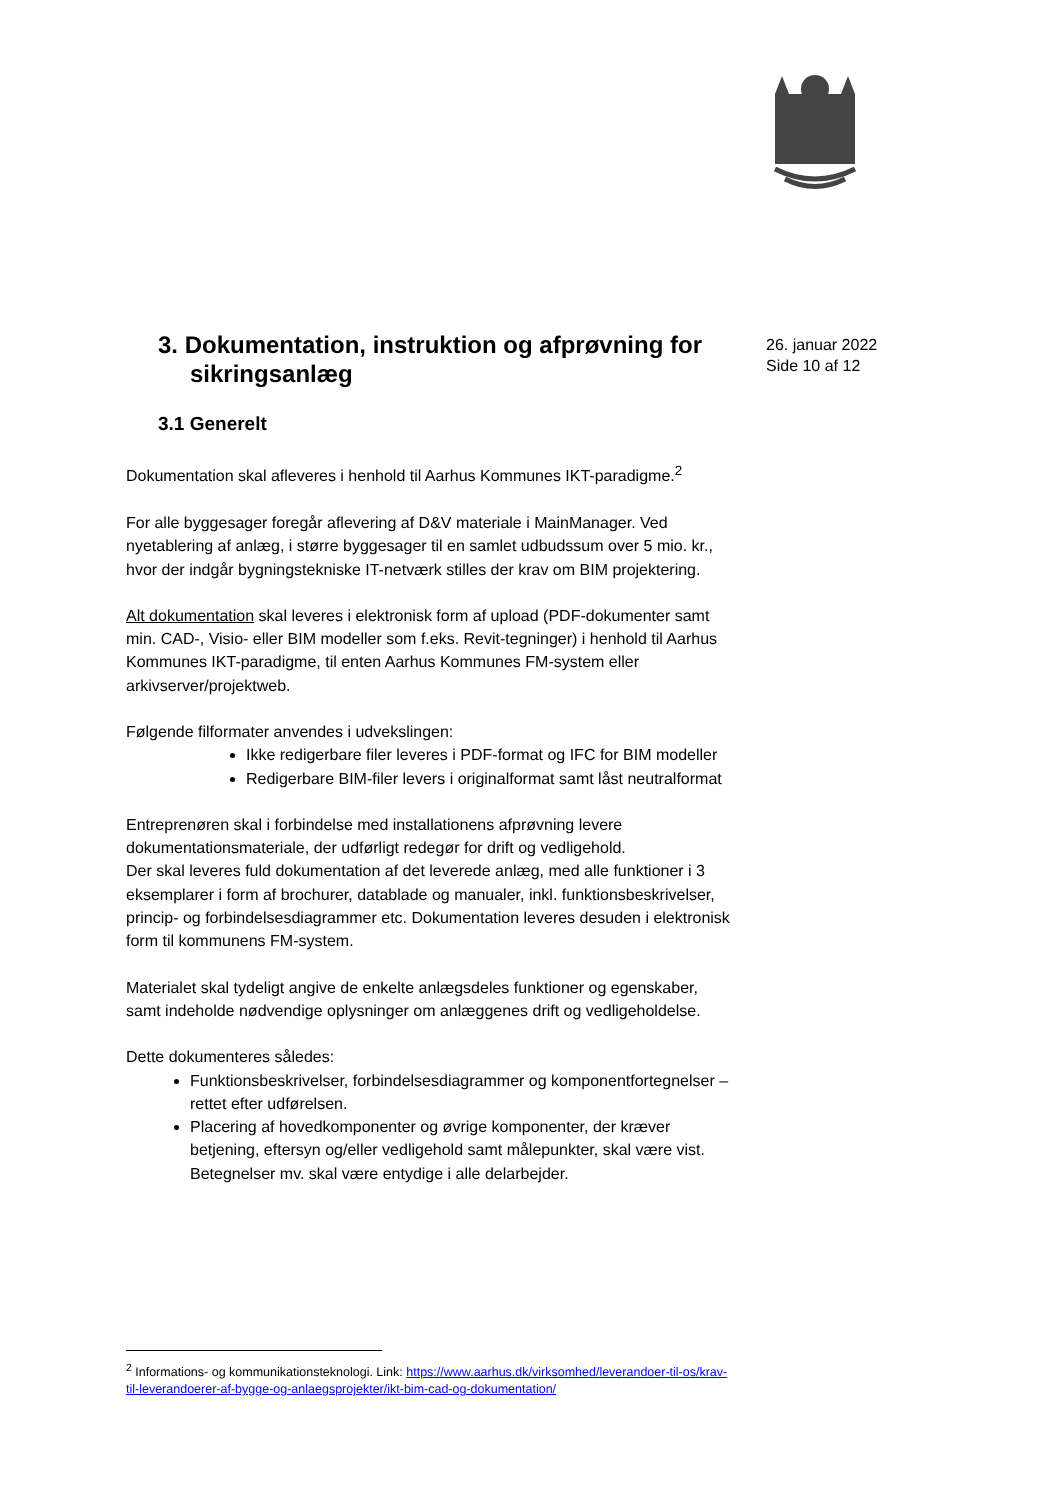26. januar 2022
Side 10 af 12
3. Dokumentation, instruktion og afprøvning for sikringsanlæg
3.1 Generelt
Dokumentation skal afleveres i henhold til Aarhus Kommunes IKT-paradigme.<sup>2</sup>
For alle byggesager foregår aflevering af D&V materiale i MainManager. Ved nyetablering af anlæg, i større byggesager til en samlet udbudssum over 5 mio. kr., hvor der indgår bygningstekniske IT-netværk stilles der krav om BIM projektering.
Alt dokumentation skal leveres i elektronisk form af upload (PDF-dokumenter samt min. CAD-, Visio- eller BIM modeller som f.eks. Revit-tegninger) i henhold til Aarhus Kommunes IKT-paradigme, til enten Aarhus Kommunes FM-system eller arkivserver/projektweb.
Følgende filformater anvendes i udvekslingen:
Ikke redigerbare filer leveres i PDF-format og IFC for BIM modeller
Redigerbare BIM-filer levers i originalformat samt låst neutralformat
Entreprenøren skal i forbindelse med installationens afprøvning levere dokumentationsmateriale, der udførligt redegør for drift og vedligehold.
Der skal leveres fuld dokumentation af det leverede anlæg, med alle funktioner i 3 eksemplarer i form af brochurer, datablade og manualer, inkl. funktionsbeskrivelser, princip- og forbindelsesdiagrammer etc. Dokumentation leveres desuden i elektronisk form til kommunens FM-system.
Materialet skal tydeligt angive de enkelte anlægsdeles funktioner og egenskaber, samt indeholde nødvendige oplysninger om anlæggenes drift og vedligeholdelse.
Dette dokumenteres således:
Funktionsbeskrivelser, forbindelsesdiagrammer og komponentfortegnelser – rettet efter udførelsen.
Placering af hovedkomponenter og øvrige komponenter, der kræver betjening, eftersyn og/eller vedligehold samt målepunkter, skal være vist.
Betegnelser mv. skal være entydige i alle delarbejder.
<sup>2</sup> Informations- og kommunikationsteknologi. Link: https://www.aarhus.dk/virksomhed/leverandoer-til-os/krav-til-leverandoerer-af-bygge-og-anlaegsprojekter/ikt-bim-cad-og-dokumentation/